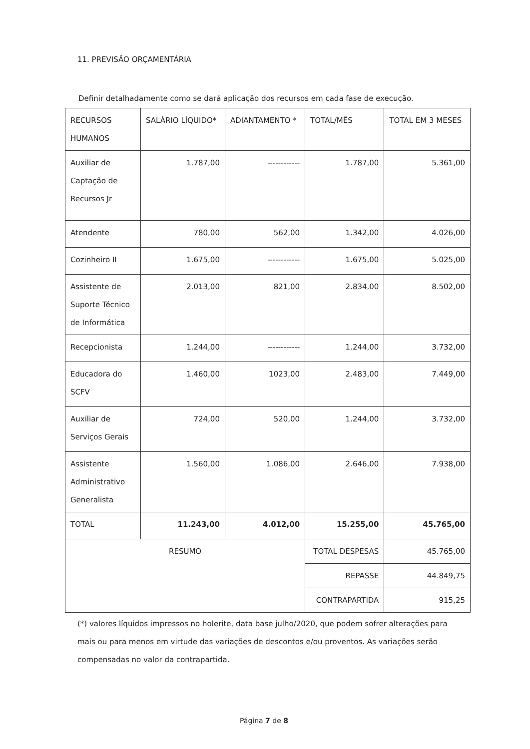11. PREVISÃO ORÇAMENTÁRIA
Definir detalhadamente como se dará aplicação dos recursos em cada fase de execução.
| RECURSOS HUMANOS | SALÁRIO LÍQUIDO* | ADIANTAMENTO * | TOTAL/MÊS | TOTAL EM 3 MESES |
| --- | --- | --- | --- | --- |
| Auxiliar de Captação de Recursos Jr | 1.787,00 | ------------ | 1.787,00 | 5.361,00 |
| Atendente | 780,00 | 562,00 | 1.342,00 | 4.026,00 |
| Cozinheiro II | 1.675,00 | ------------ | 1.675,00 | 5.025,00 |
| Assistente de Suporte Técnico de Informática | 2.013,00 | 821,00 | 2.834,00 | 8.502,00 |
| Recepcionista | 1.244,00 | ------------ | 1.244,00 | 3.732,00 |
| Educadora do SCFV | 1.460,00 | 1023,00 | 2.483,00 | 7.449,00 |
| Auxiliar de Serviços Gerais | 724,00 | 520,00 | 1.244,00 | 3.732,00 |
| Assistente Administrativo Generalista | 1.560,00 | 1.086,00 | 2.646,00 | 7.938,00 |
| TOTAL | 11.243,00 | 4.012,00 | 15.255,00 | 45.765,00 |
| RESUMO | | | TOTAL DESPESAS | 45.765,00 |
| | | | REPASSE | 44.849,75 |
| | | | CONTRAPARTIDA | 915,25 |
(*) valores líquidos impressos no holerite, data base julho/2020, que podem sofrer alterações para mais ou para menos em virtude das variações de descontos e/ou proventos. As variações serão compensadas no valor da contrapartida.
Página 7 de 8